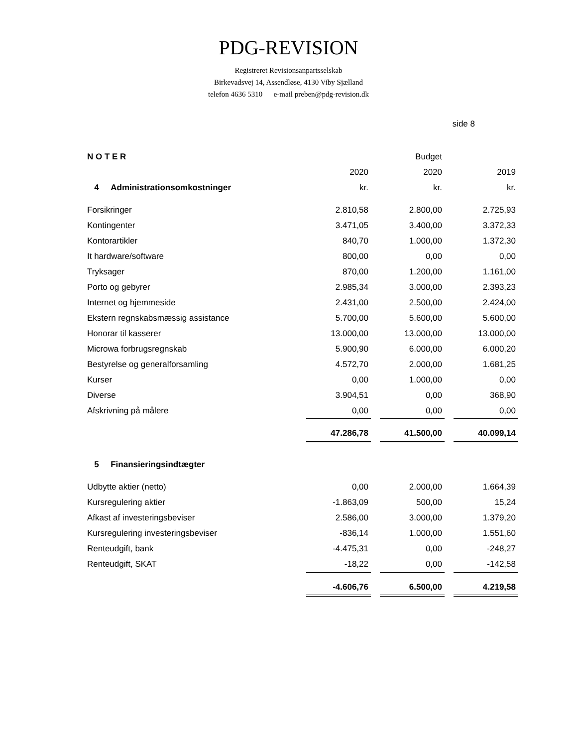PDG-REVISION
Registreret Revisionsanpartsselskab
Birkevadsvej 14, Assendløse, 4130 Viby Sjælland
telefon 4636 5310 e-mail preben@pdg-revision.dk
side 8
| N O T E R | | | Budget | | |
| | 2020 | | 2020 | | 2019 |
| 4 Administrationsomkostninger | kr. | | kr. | | kr. |
| Forsikringer | 2.810,58 | | 2.800,00 | | 2.725,93 |
| Kontingenter | 3.471,05 | | 3.400,00 | | 3.372,33 |
| Kontorartikler | 840,70 | | 1.000,00 | | 1.372,30 |
| It hardware/software | 800,00 | | 0,00 | | 0,00 |
| Tryksager | 870,00 | | 1.200,00 | | 1.161,00 |
| Porto og gebyrer | 2.985,34 | | 3.000,00 | | 2.393,23 |
| Internet og hjemmeside | 2.431,00 | | 2.500,00 | | 2.424,00 |
| Ekstern regnskabsmæssig assistance | 5.700,00 | | 5.600,00 | | 5.600,00 |
| Honorar til kasserer | 13.000,00 | | 13.000,00 | | 13.000,00 |
| Microwa forbrugsregnskab | 5.900,90 | | 6.000,00 | | 6.000,20 |
| Bestyrelse og generalforsamling | 4.572,70 | | 2.000,00 | | 1.681,25 |
| Kurser | 0,00 | | 1.000,00 | | 0,00 |
| Diverse | 3.904,51 | | 0,00 | | 368,90 |
| Afskrivning på målere | 0,00 | | 0,00 | | 0,00 |
| | 47.286,78 | | 41.500,00 | | 40.099,14 |
| 5 Finansieringsindtægter | | | | | |
| Udbytte aktier (netto) | 0,00 | | 2.000,00 | | 1.664,39 |
| Kursregulering aktier | -1.863,09 | | 500,00 | | 15,24 |
| Afkast af investeringsbeviser | 2.586,00 | | 3.000,00 | | 1.379,20 |
| Kursregulering investeringsbeviser | -836,14 | | 1.000,00 | | 1.551,60 |
| Renteudgift, bank | -4.475,31 | | 0,00 | | -248,27 |
| Renteudgift, SKAT | -18,22 | | 0,00 | | -142,58 |
| | -4.606,76 | | 6.500,00 | | 4.219,58 |